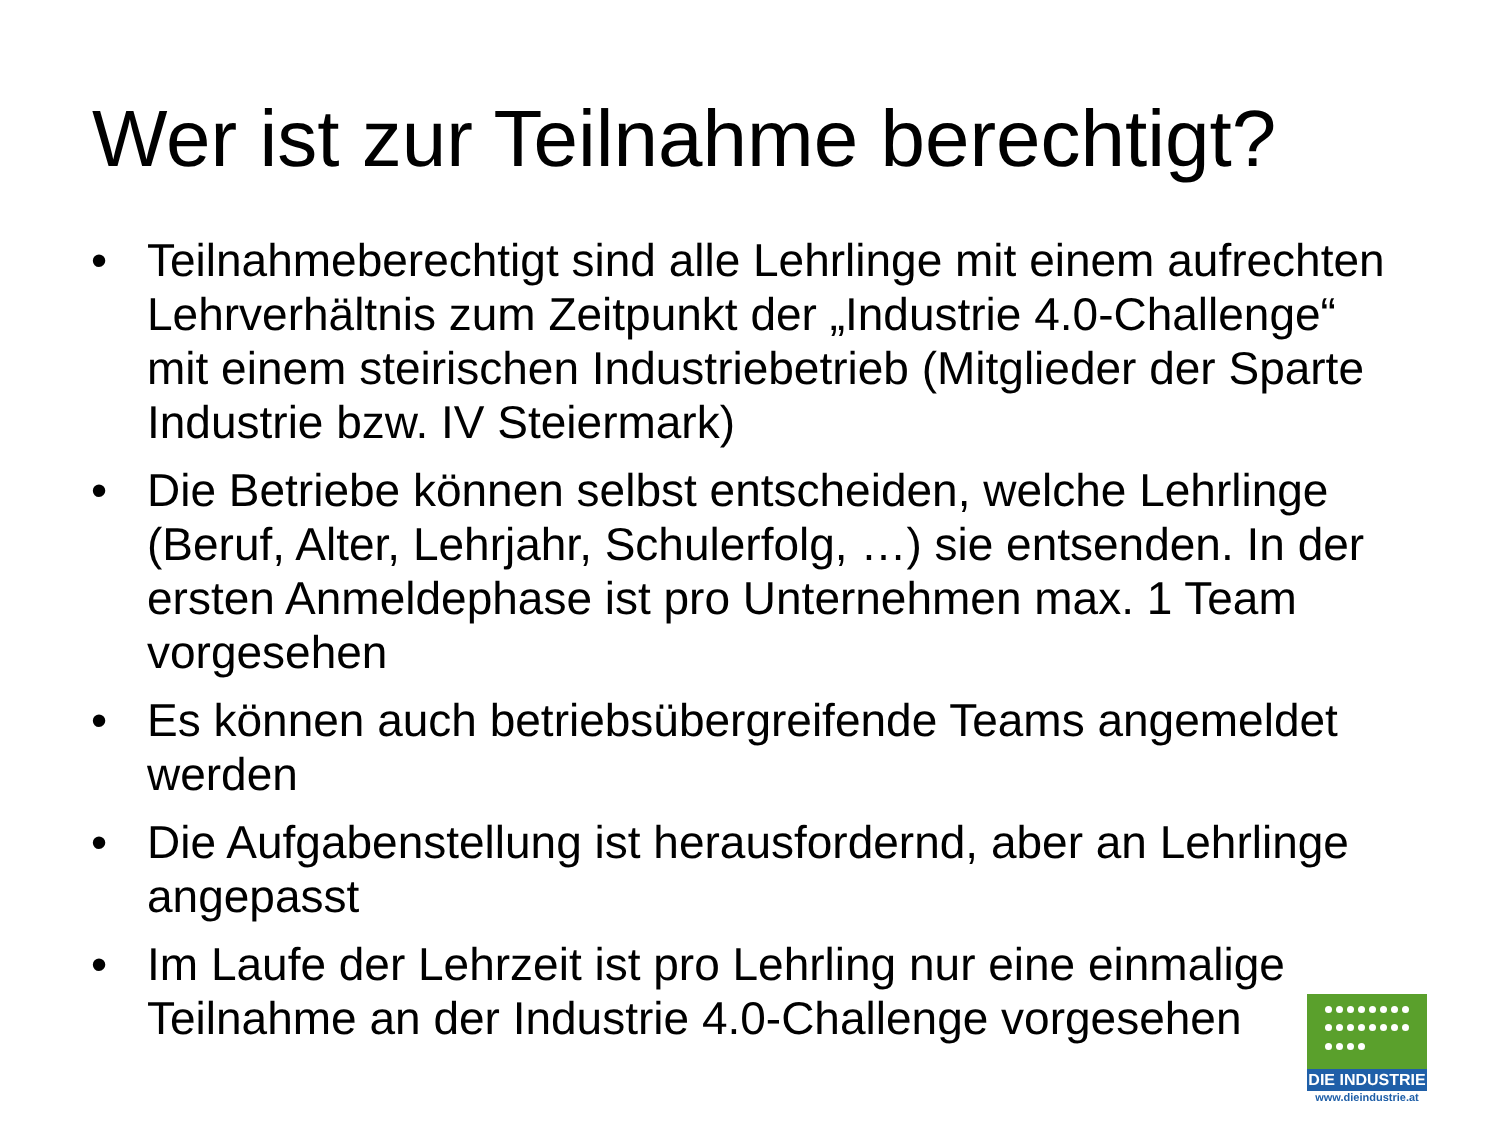Wer ist zur Teilnahme berechtigt?
• Teilnahmeberechtigt sind alle Lehrlinge mit einem aufrechten Lehrverhältnis zum Zeitpunkt der „Industrie 4.0-Challenge“ mit einem steirischen Industriebetrieb (Mitglieder der Sparte Industrie bzw. IV Steiermark)
• Die Betriebe können selbst entscheiden, welche Lehrlinge (Beruf, Alter, Lehrjahr, Schulerfolg, …) sie entsenden. In der ersten Anmeldephase ist pro Unternehmen max. 1 Team vorgesehen
• Es können auch betriebsübergreifende Teams angemeldet werden
• Die Aufgabenstellung ist herausfordernd, aber an Lehrlinge angepasst
• Im Laufe der Lehrzeit ist pro Lehrling nur eine einmalige Teilnahme an der Industrie 4.0-Challenge vorgesehen
DIE INDUSTRIE
www.dieindustrie.at